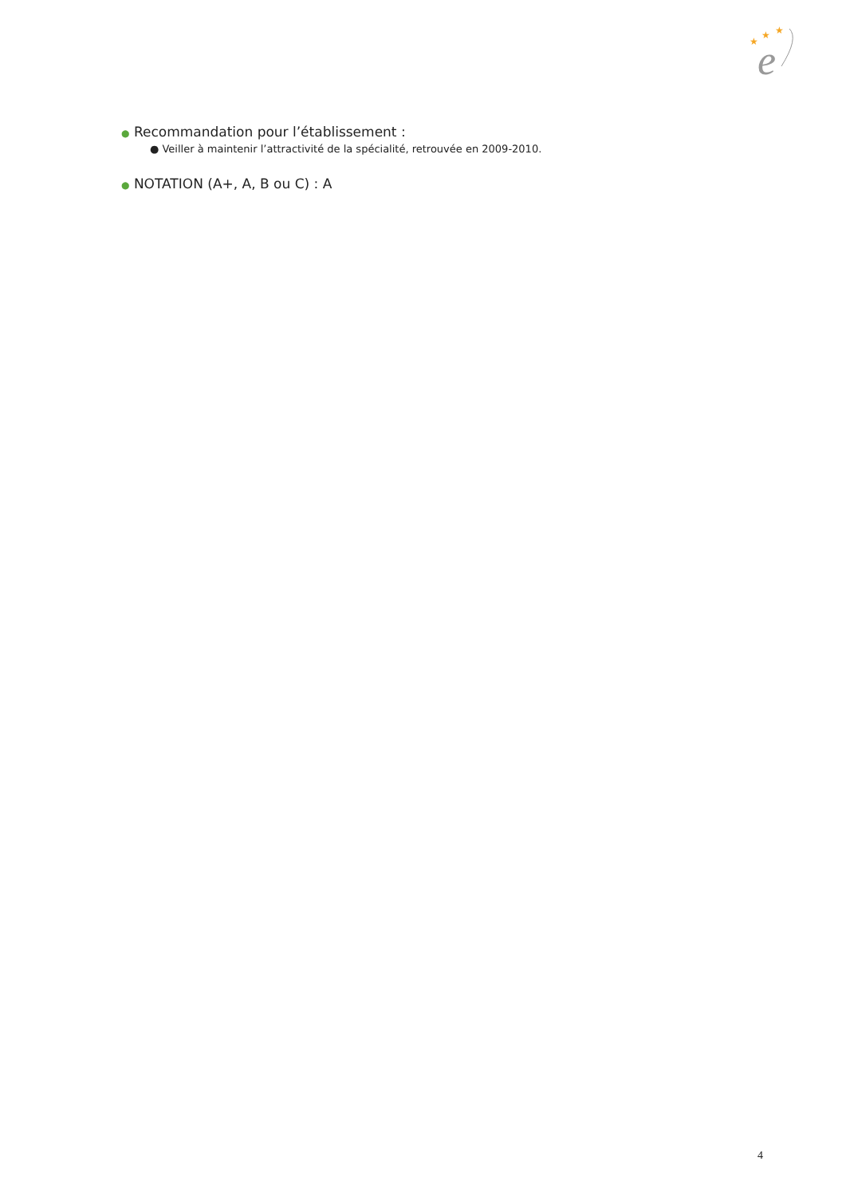★
★
★
e
● Recommandation pour l’établissement :
● Veiller à maintenir l’attractivité de la spécialité, retrouvée en 2009-2010.
● NOTATION (A+, A, B ou C) : A
4